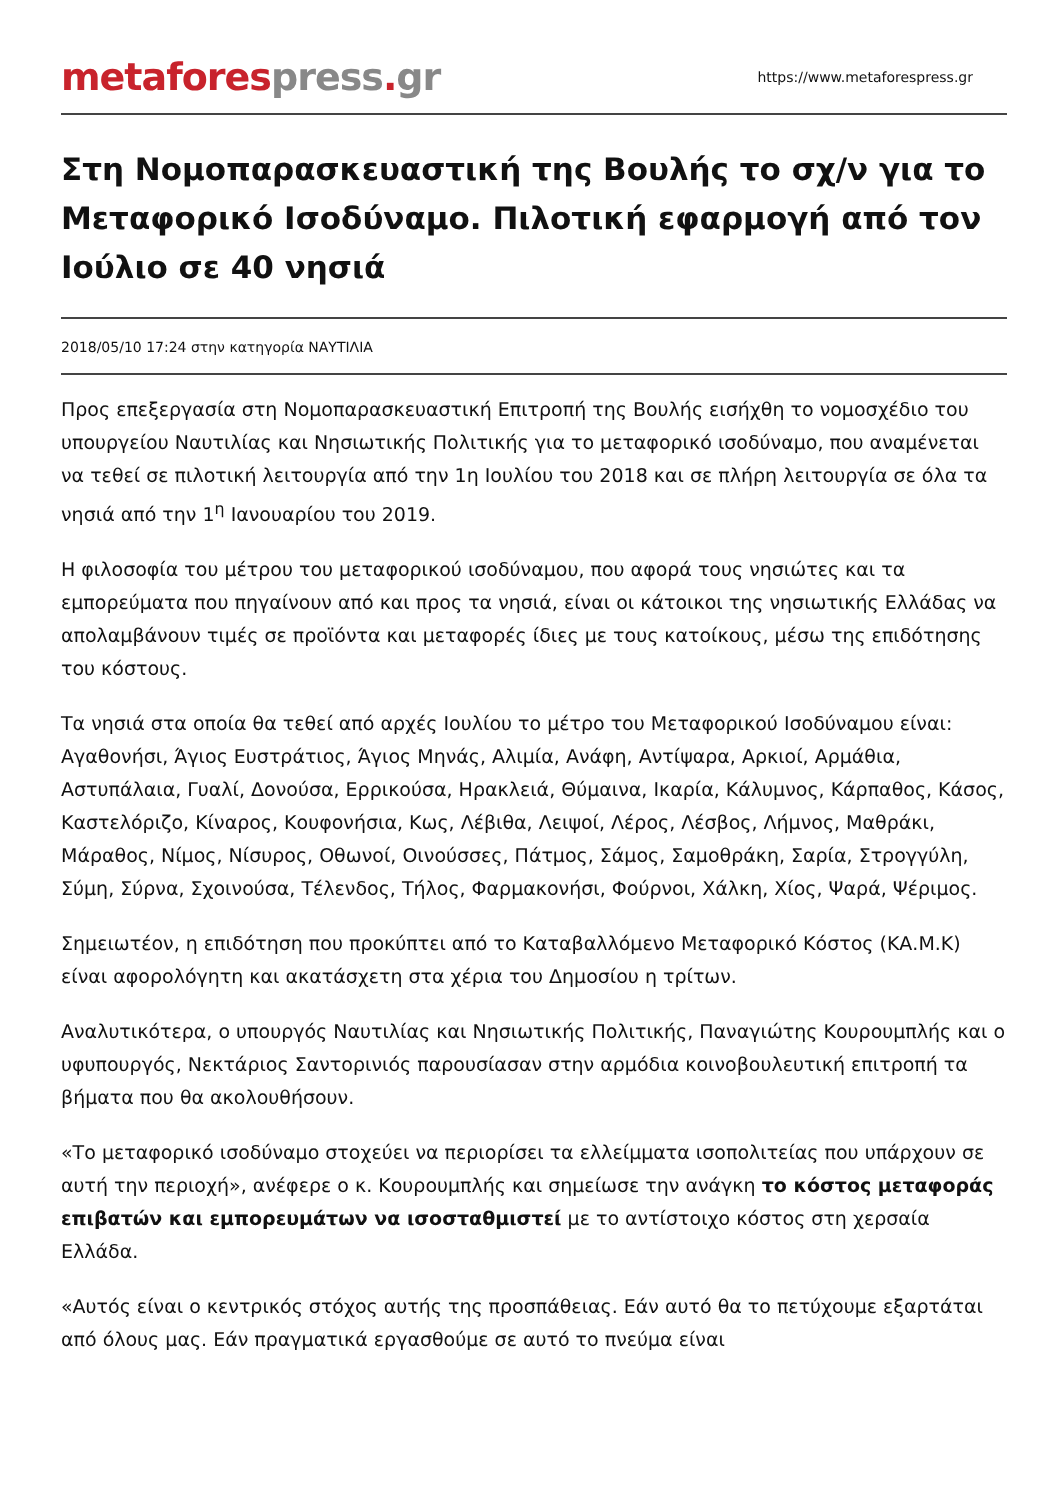metafores press. gr
https://www.metaforespress.gr
Στη Νομοπαρασκευαστική της Βουλής το σχ/ν για το Μεταφορικό Ισοδύναμο. Πιλοτική εφαρμογή από τον Ιούλιο σε 40 νησιά
2018/05/10 17:24 στην κατηγορία ΝΑΥΤΙΛΙΑ
Προς επεξεργασία στη Νομοπαρασκευαστική Επιτροπή της Βουλής εισήχθη το νομοσχέδιο του υπουργείου Ναυτιλίας και Νησιωτικής Πολιτικής για το μεταφορικό ισοδύναμο, που αναμένεται να τεθεί σε πιλοτική λειτουργία από την 1η Ιουλίου του 2018 και σε πλήρη λειτουργία σε όλα τα νησιά από την 1<sup>η</sup> Ιανουαρίου του 2019.
Η φιλοσοφία του μέτρου του μεταφορικού ισοδύναμου, που αφορά τους νησιώτες και τα εμπορεύματα που πηγαίνουν από και προς τα νησιά, είναι οι κάτοικοι της νησιωτικής Ελλάδας να απολαμβάνουν τιμές σε προϊόντα και μεταφορές ίδιες με τους κατοίκους, μέσω της επιδότησης του κόστους.
Τα νησιά στα οποία θα τεθεί από αρχές Ιουλίου το μέτρο του Μεταφορικού Ισοδύναμου είναι: Αγαθονήσι, Άγιος Ευστράτιος, Άγιος Μηνάς, Αλιμία, Ανάφη, Αντίψαρα, Αρκιοί, Αρμάθια, Αστυπάλαια, Γυαλί, Δονούσα, Ερρικούσα, Ηρακλειά, Θύμαινα, Ικαρία, Κάλυμνος, Κάρπαθος, Κάσος, Καστελόριζο, Κίναρος, Κουφονήσια, Κως, Λέβιθα, Λειψοί, Λέρος, Λέσβος, Λήμνος, Μαθράκι, Μάραθος, Νίμος, Νίσυρος, Οθωνοί, Οινούσσες, Πάτμος, Σάμος, Σαμοθράκη, Σαρία, Στρογγύλη, Σύμη, Σύρνα, Σχοινούσα, Τέλενδος, Τήλος, Φαρμακονήσι, Φούρνοι, Χάλκη, Χίος, Ψαρά, Ψέριμος.
Σημειωτέον, η επιδότηση που προκύπτει από το Καταβαλλόμενο Μεταφορικό Κόστος (ΚΑ.Μ.Κ) είναι αφορολόγητη και ακατάσχετη στα χέρια του Δημοσίου η τρίτων.
Αναλυτικότερα, ο υπουργός Ναυτιλίας και Νησιωτικής Πολιτικής, Παναγιώτης Κουρουμπλής και ο υφυπουργός, Νεκτάριος Σαντορινιός παρουσίασαν στην αρμόδια κοινοβουλευτική επιτροπή τα βήματα που θα ακολουθήσουν.
«Το μεταφορικό ισοδύναμο στοχεύει να περιορίσει τα ελλείμματα ισοπολιτείας που υπάρχουν σε αυτή την περιοχή», ανέφερε ο κ. Κουρουμπλής και σημείωσε την ανάγκη το κόστος μεταφοράς επιβατών και εμπορευμάτων να ισοσταθμιστεί με το αντίστοιχο κόστος στη χερσαία Ελλάδα.
«Αυτός είναι ο κεντρικός στόχος αυτής της προσπάθειας. Εάν αυτό θα το πετύχουμε εξαρτάται από όλους μας. Εάν πραγματικά εργασθούμε σε αυτό το πνεύμα είναι